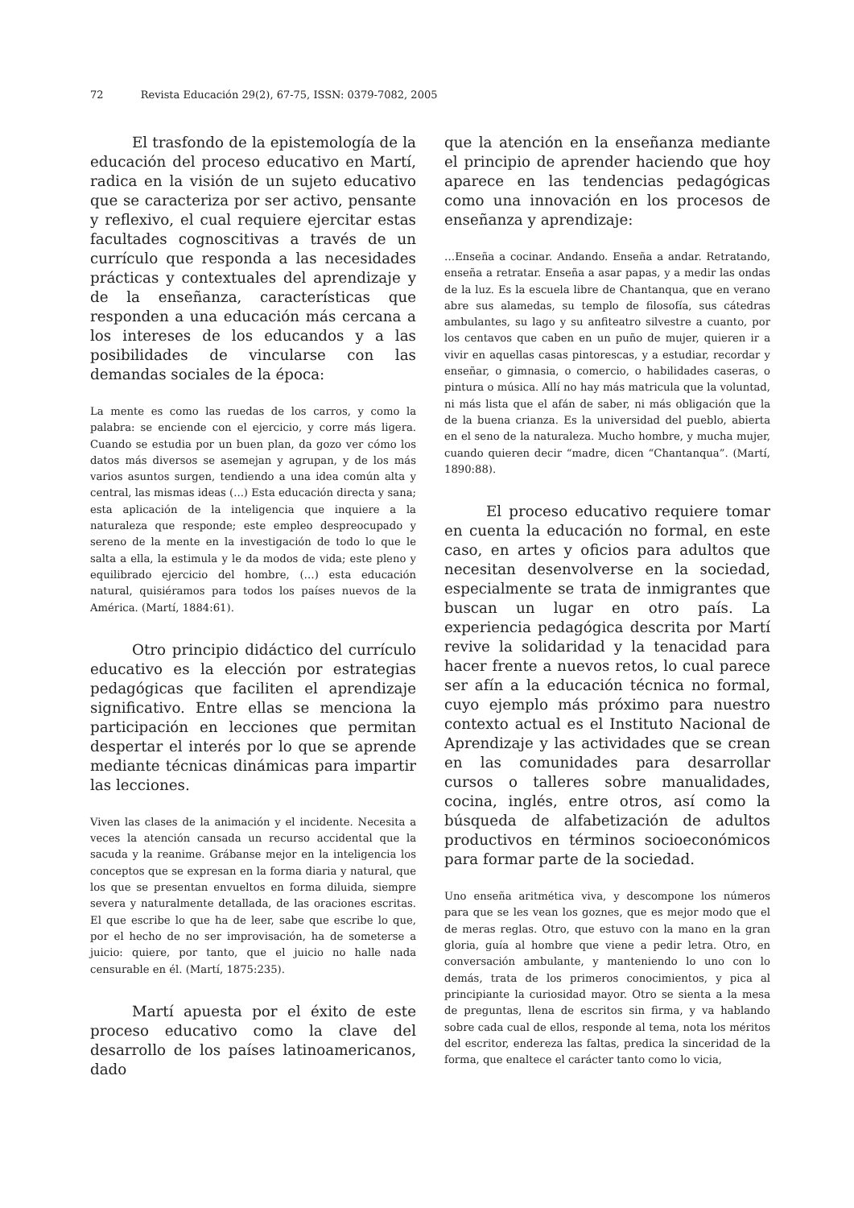72 Revista Educación 29(2), 67-75, ISSN: 0379-7082, 2005
El trasfondo de la epistemología de la educación del proceso educativo en Martí, radica en la visión de un sujeto educativo que se caracteriza por ser activo, pensante y reflexivo, el cual requiere ejercitar estas facultades cognoscitivas a través de un currículo que responda a las necesidades prácticas y contextuales del aprendizaje y de la enseñanza, características que responden a una educación más cercana a los intereses de los educandos y a las posibilidades de vincularse con las demandas sociales de la época:
La mente es como las ruedas de los carros, y como la palabra: se enciende con el ejercicio, y corre más ligera. Cuando se estudia por un buen plan, da gozo ver cómo los datos más diversos se asemejan y agrupan, y de los más varios asuntos surgen, tendiendo a una idea común alta y central, las mismas ideas (...) Esta educación directa y sana; esta aplicación de la inteligencia que inquiere a la naturaleza que responde; este empleo despreocupado y sereno de la mente en la investigación de todo lo que le salta a ella, la estimula y le da modos de vida; este pleno y equilibrado ejercicio del hombre, (…) esta educación natural, quisiéramos para todos los países nuevos de la América. (Martí, 1884:61).
Otro principio didáctico del currículo educativo es la elección por estrategias pedagógicas que faciliten el aprendizaje significativo. Entre ellas se menciona la participación en lecciones que permitan despertar el interés por lo que se aprende mediante técnicas dinámicas para impartir las lecciones.
Viven las clases de la animación y el incidente. Necesita a veces la atención cansada un recurso accidental que la sacuda y la reanime. Grábanse mejor en la inteligencia los conceptos que se expresan en la forma diaria y natural, que los que se presentan envueltos en forma diluida, siempre severa y naturalmente detallada, de las oraciones escritas. El que escribe lo que ha de leer, sabe que escribe lo que, por el hecho de no ser improvisación, ha de someterse a juicio: quiere, por tanto, que el juicio no halle nada censurable en él. (Martí, 1875:235).
Martí apuesta por el éxito de este proceso educativo como la clave del desarrollo de los países latinoamericanos, dado
que la atención en la enseñanza mediante el principio de aprender haciendo que hoy aparece en las tendencias pedagógicas como una innovación en los procesos de enseñanza y aprendizaje:
…Enseña a cocinar. Andando. Enseña a andar. Retratando, enseña a retratar. Enseña a asar papas, y a medir las ondas de la luz. Es la escuela libre de Chantanqua, que en verano abre sus alamedas, su templo de filosofía, sus cátedras ambulantes, su lago y su anfiteatro silvestre a cuanto, por los centavos que caben en un puño de mujer, quieren ir a vivir en aquellas casas pintorescas, y a estudiar, recordar y enseñar, o gimnasia, o comercio, o habilidades caseras, o pintura o música. Allí no hay más matricula que la voluntad, ni más lista que el afán de saber, ni más obligación que la de la buena crianza. Es la universidad del pueblo, abierta en el seno de la naturaleza. Mucho hombre, y mucha mujer, cuando quieren decir “madre, dicen “Chantanqua”. (Martí, 1890:88).
El proceso educativo requiere tomar en cuenta la educación no formal, en este caso, en artes y oficios para adultos que necesitan desenvolverse en la sociedad, especialmente se trata de inmigrantes que buscan un lugar en otro país. La experiencia pedagógica descrita por Martí revive la solidaridad y la tenacidad para hacer frente a nuevos retos, lo cual parece ser afín a la educación técnica no formal, cuyo ejemplo más próximo para nuestro contexto actual es el Instituto Nacional de Aprendizaje y las actividades que se crean en las comunidades para desarrollar cursos o talleres sobre manualidades, cocina, inglés, entre otros, así como la búsqueda de alfabetización de adultos productivos en términos socioeconómicos para formar parte de la sociedad.
Uno enseña aritmética viva, y descompone los números para que se les vean los goznes, que es mejor modo que el de meras reglas. Otro, que estuvo con la mano en la gran gloria, guía al hombre que viene a pedir letra. Otro, en conversación ambulante, y manteniendo lo uno con lo demás, trata de los primeros conocimientos, y pica al principiante la curiosidad mayor. Otro se sienta a la mesa de preguntas, llena de escritos sin firma, y va hablando sobre cada cual de ellos, responde al tema, nota los méritos del escritor, endereza las faltas, predica la sinceridad de la forma, que enaltece el carácter tanto como lo vicia,